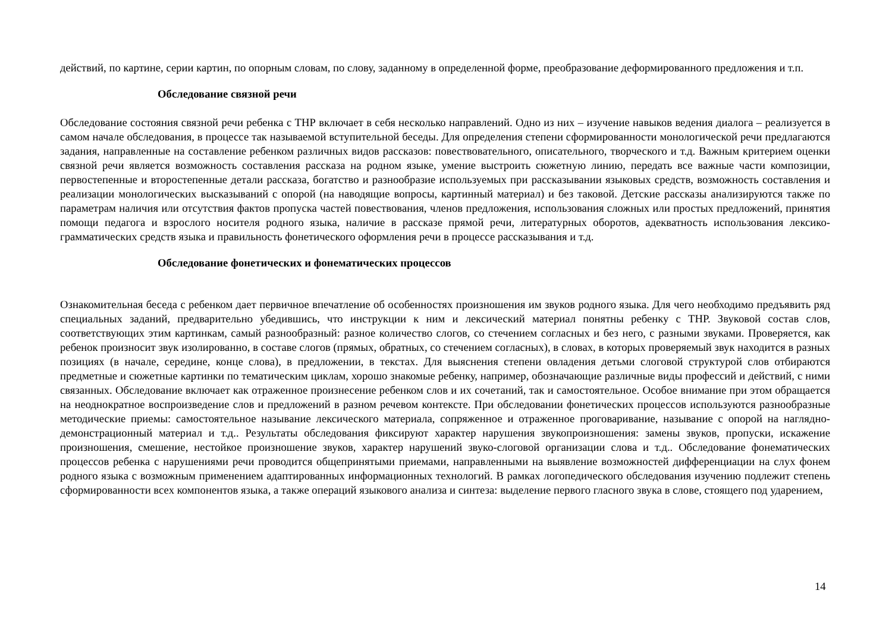действий, по картине, серии картин, по опорным словам, по слову, заданному в определенной форме, преобразование деформированного предложения и т.п.
Обследование связной речи
Обследование состояния связной речи ребенка с ТНР включает в себя несколько направлений. Одно из них – изучение навыков ведения диалога – реализуется в самом начале обследования, в процессе так называемой вступительной беседы. Для определения степени сформированности монологической речи предлагаются задания, направленные на составление ребенком различных видов рассказов: повествовательного, описательного, творческого и т.д. Важным критерием оценки связной речи является возможность составления рассказа на родном языке, умение выстроить сюжетную линию, передать все важные части композиции, первостепенные и второстепенные детали рассказа, богатство и разнообразие используемых при рассказывании языковых средств, возможность составления и реализации монологических высказываний с опорой (на наводящие вопросы, картинный материал) и без таковой. Детские рассказы анализируются также по параметрам наличия или отсутствия фактов пропуска частей повествования, членов предложения, использования сложных или простых предложений, принятия помощи педагога и взрослого носителя родного языка, наличие в рассказе прямой речи, литературных оборотов, адекватность использования лексико-грамматических средств языка и правильность фонетического оформления речи в процессе рассказывания и т.д.
Обследование фонетических и фонематических процессов
Ознакомительная беседа с ребенком дает первичное впечатление об особенностях произношения им звуков родного языка. Для чего необходимо предъявить ряд специальных заданий, предварительно убедившись, что инструкции к ним и лексический материал понятны ребенку с ТНР. Звуковой состав слов, соответствующих этим картинкам, самый разнообразный: разное количество слогов, со стечением согласных и без него, с разными звуками. Проверяется, как ребенок произносит звук изолированно, в составе слогов (прямых, обратных, со стечением согласных), в словах, в которых проверяемый звук находится в разных позициях (в начале, середине, конце слова), в предложении, в текстах. Для выяснения степени овладения детьми слоговой структурой слов отбираются предметные и сюжетные картинки по тематическим циклам, хорошо знакомые ребенку, например, обозначающие различные виды профессий и действий, с ними связанных. Обследование включает как отраженное произнесение ребенком слов и их сочетаний, так и самостоятельное. Особое внимание при этом обращается на неоднократное воспроизведение слов и предложений в разном речевом контексте. При обследовании фонетических процессов используются разнообразные методические приемы: самостоятельное называние лексического материала, сопряженное и отраженное проговаривание, называние с опорой на наглядно-демонстрационный материал и т.д.. Результаты обследования фиксируют характер нарушения звукопроизношения: замены звуков, пропуски, искажение произношения, смешение, нестойкое произношение звуков, характер нарушений звуко-слоговой организации слова и т.д.. Обследование фонематических процессов ребенка с нарушениями речи проводится общепринятыми приемами, направленными на выявление возможностей дифференциации на слух фонем родного языка с возможным применением адаптированных информационных технологий. В рамках логопедического обследования изучению подлежит степень сформированности всех компонентов языка, а также операций языкового анализа и синтеза: выделение первого гласного звука в слове, стоящего под ударением,
14